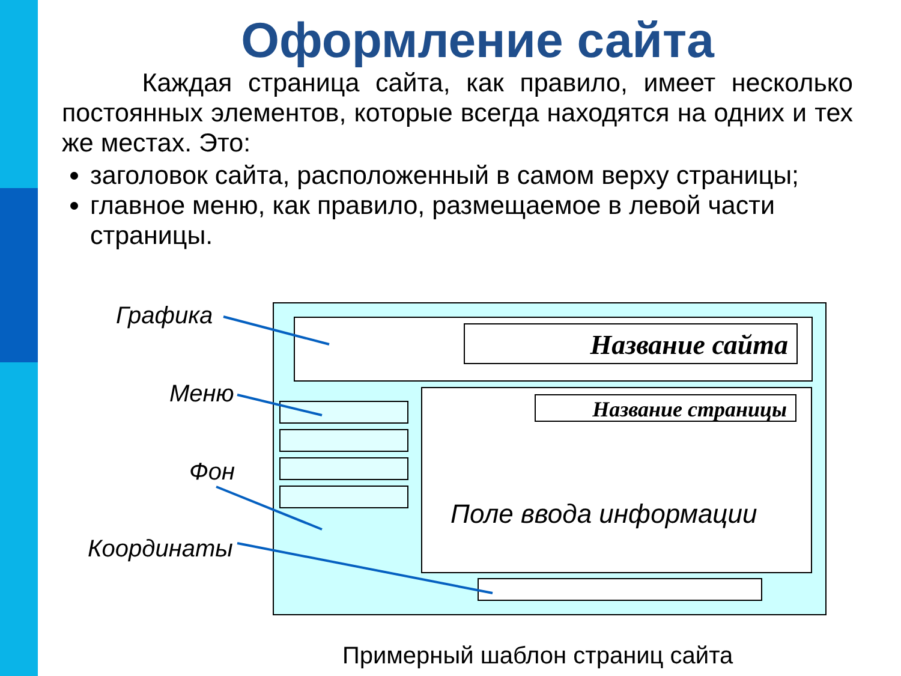Оформление сайта
Каждая страница сайта, как правило, имеет несколько постоянных элементов, которые всегда находятся на одних и тех же местах. Это:
заголовок сайта, расположенный в самом верху страницы;
главное меню, как правило, размещаемое в левой части страницы.
Название сайта
Название страницы
Поле ввода информации
Графика
Меню
Фон
Координаты
Примерный шаблон страниц сайта